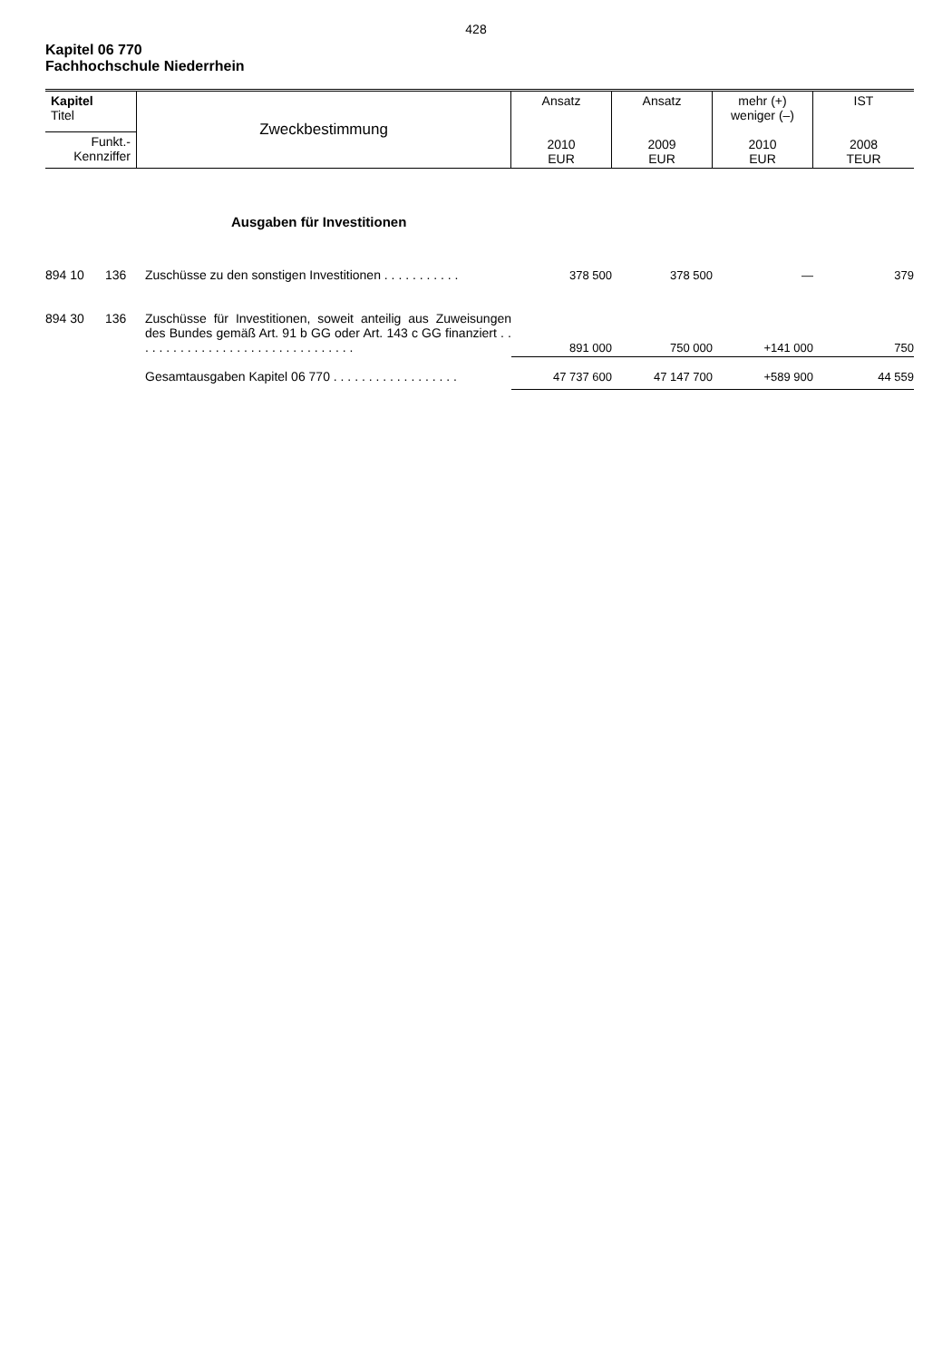428
Kapitel 06 770
Fachhochschule Niederrhein
| Kapitel Titel | Zweckbestimmung | Ansatz 2010 EUR | Ansatz 2009 EUR | mehr (+) weniger (–) 2010 EUR | IST 2008 TEUR |
| Funkt.- Kennziffer | | | | | |
| | | Ausgaben für Investitionen | | | | |
| 894 10 | 136 | Zuschüsse zu den sonstigen Investitionen . . . . . . . . . . . | 378 500 | 378 500 | — | 379 |
| 894 30 | 136 | Zuschüsse für Investitionen, soweit anteilig aus Zuweisungen des Bundes gemäß Art. 91 b GG oder Art. 143 c GG finanziert . . . . . . . . . . . . . . . . . . . . . . . . . . . . . . . . | 891 000 | 750 000 | +141 000 | 750 |
| | | Gesamtausgaben Kapitel 06 770 . . . . . . . . . . . . . . . . . . | 47 737 600 | 47 147 700 | +589 900 | 44 559 |